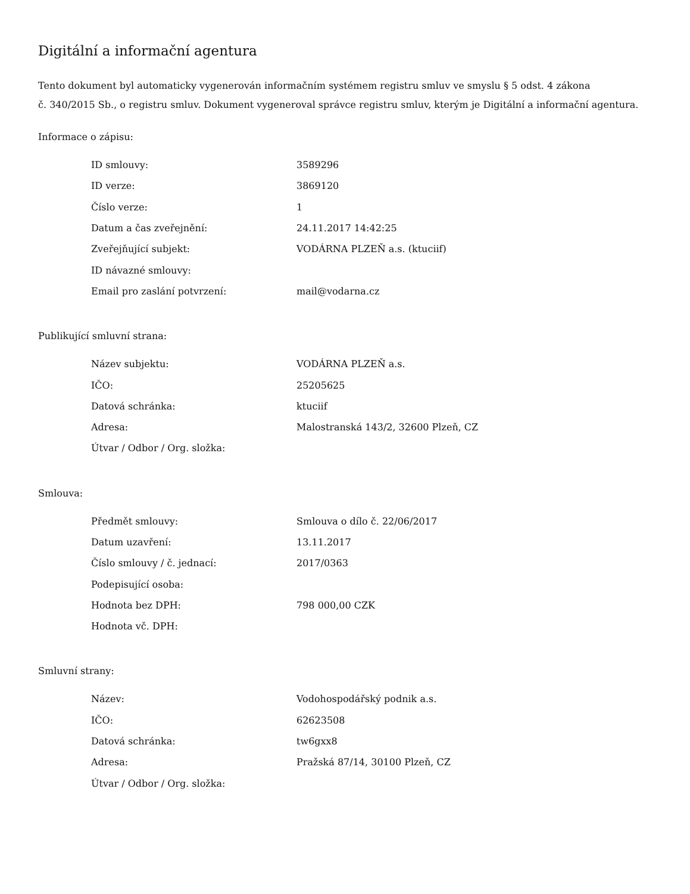Digitální a informační agentura
Tento dokument byl automaticky vygenerován informačním systémem registru smluv ve smyslu § 5 odst. 4 zákona
č. 340/2015 Sb., o registru smluv. Dokument vygeneroval správce registru smluv, kterým je Digitální a informační agentura.
Informace o zápisu:
| ID smlouvy: | 3589296 |
| ID verze: | 3869120 |
| Číslo verze: | 1 |
| Datum a čas zveřejnění: | 24.11.2017 14:42:25 |
| Zveřejňující subjekt: | VODÁRNA PLZEŇ a.s. (ktuciif) |
| ID návazné smlouvy: | |
| Email pro zaslání potvrzení: | mail@vodarna.cz |
Publikující smluvní strana:
| Název subjektu: | VODÁRNA PLZEŇ a.s. |
| IČO: | 25205625 |
| Datová schránka: | ktuciif |
| Adresa: | Malostranská 143/2, 32600 Plzeň, CZ |
| Útvar / Odbor / Org. složka: | |
Smlouva:
| Předmět smlouvy: | Smlouva o dílo č. 22/06/2017 |
| Datum uzavření: | 13.11.2017 |
| Číslo smlouvy / č. jednací: | 2017/0363 |
| Podepisující osoba: | |
| Hodnota bez DPH: | 798 000,00 CZK |
| Hodnota vč. DPH: | |
Smluvní strany:
| Název: | Vodohospodářský podnik a.s. |
| IČO: | 62623508 |
| Datová schránka: | tw6gxx8 |
| Adresa: | Pražská 87/14, 30100 Plzeň, CZ |
| Útvar / Odbor / Org. složka: | |